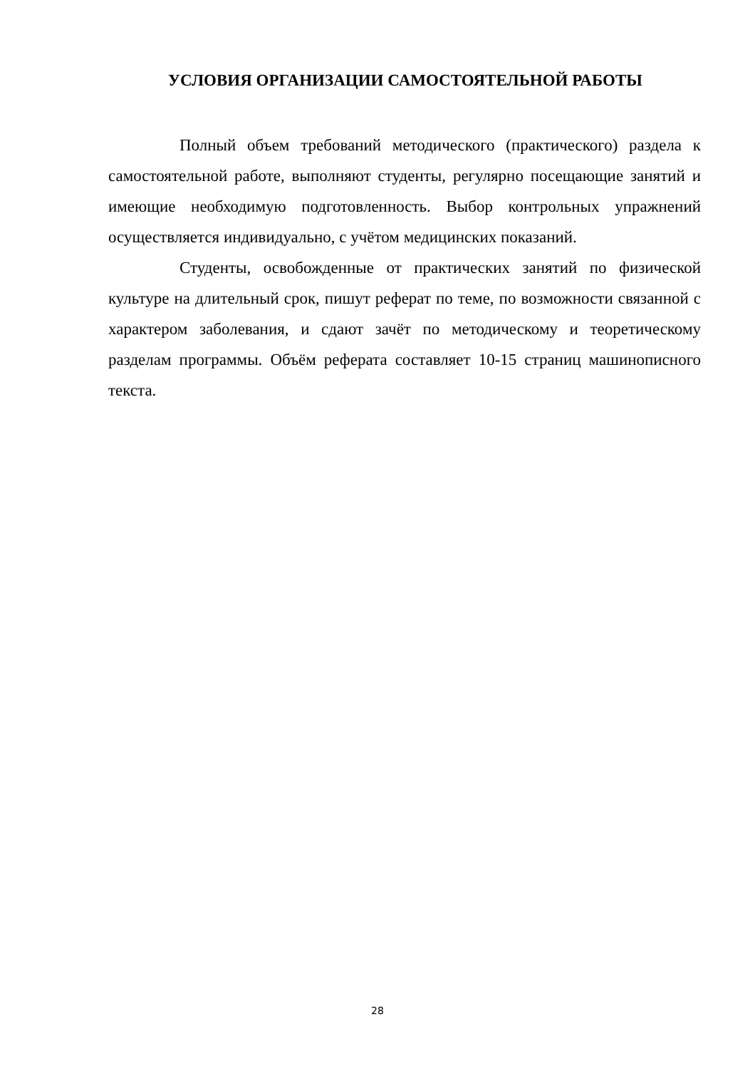УСЛОВИЯ ОРГАНИЗАЦИИ САМОСТОЯТЕЛЬНОЙ РАБОТЫ
Полный объем требований методического (практического) раздела к самостоятельной работе, выполняют студенты, регулярно посещающие занятий и имеющие необходимую подготовленность. Выбор контрольных упражнений осуществляется индивидуально, с учётом медицинских показаний.
Студенты, освобожденные от практических занятий по физической культуре на длительный срок, пишут реферат по теме, по возможности связанной с характером заболевания, и сдают зачёт по методическому и теоретическому разделам программы. Объём реферата составляет 10-15 страниц машинописного текста.
28